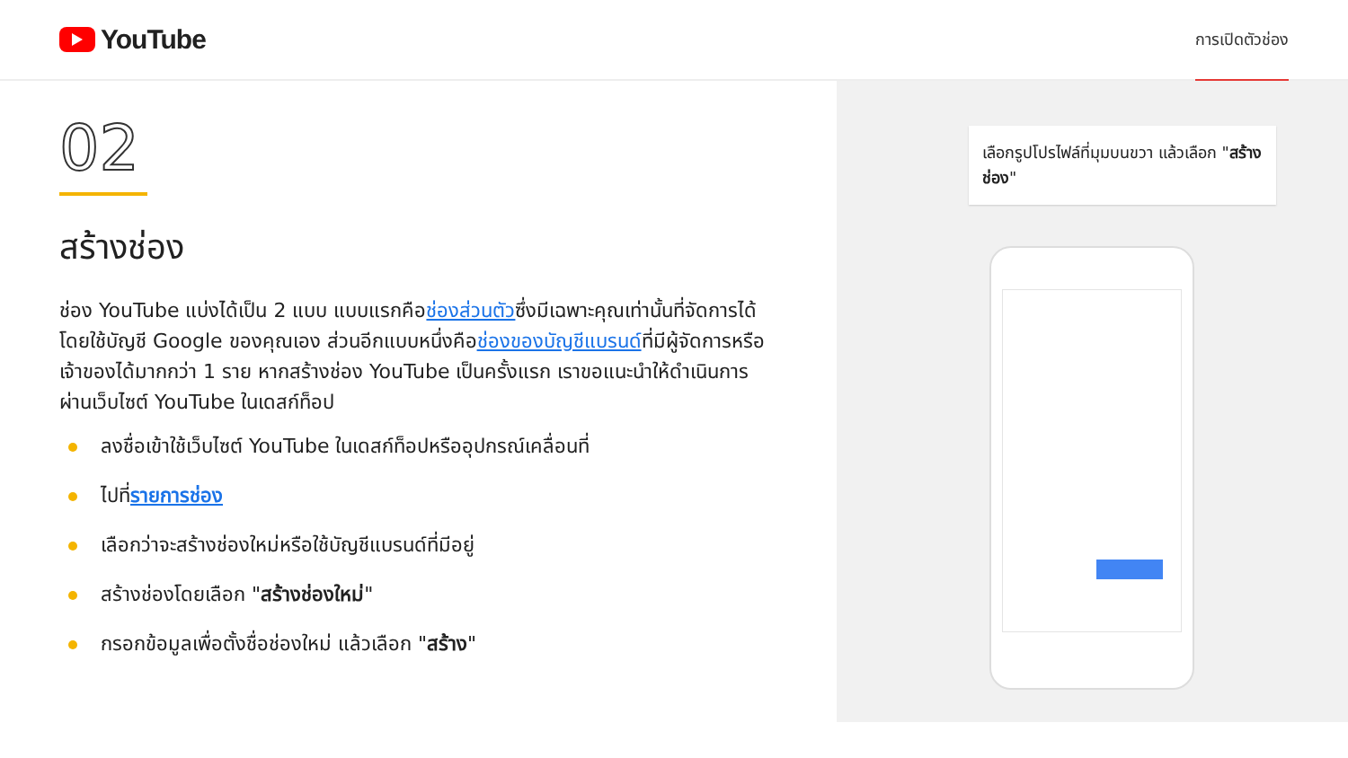YouTube
การเปิดตัวช่อง
02
สร้างช่อง
ช่อง YouTube แบ่งได้เป็น 2 แบบ แบบแรกคือช่องส่วนตัวซึ่งมีเฉพาะคุณเท่านั้นที่จัดการได้โดยใช้บัญชี Google ของคุณเอง ส่วนอีกแบบหนึ่งคือช่องของบัญชีแบรนด์ที่มีผู้จัดการหรือเจ้าของได้มากกว่า 1 ราย หากสร้างช่อง YouTube เป็นครั้งแรก เราขอแนะนำให้ดำเนินการผ่านเว็บไซต์ YouTube ในเดสก์ท็อป
ลงชื่อเข้าใช้เว็บไซต์ YouTube ในเดสก์ท็อปหรืออุปกรณ์เคลื่อนที่
ไปที่รายการช่อง
เลือกว่าจะสร้างช่องใหม่หรือใช้บัญชีแบรนด์ที่มีอยู่
สร้างช่องโดยเลือก "สร้างช่องใหม่"
กรอกข้อมูลเพื่อตั้งชื่อช่องใหม่ แล้วเลือก "สร้าง"
เลือกรูปโปรไฟล์ที่มุมบนขวา แล้วเลือก "สร้างช่อง"